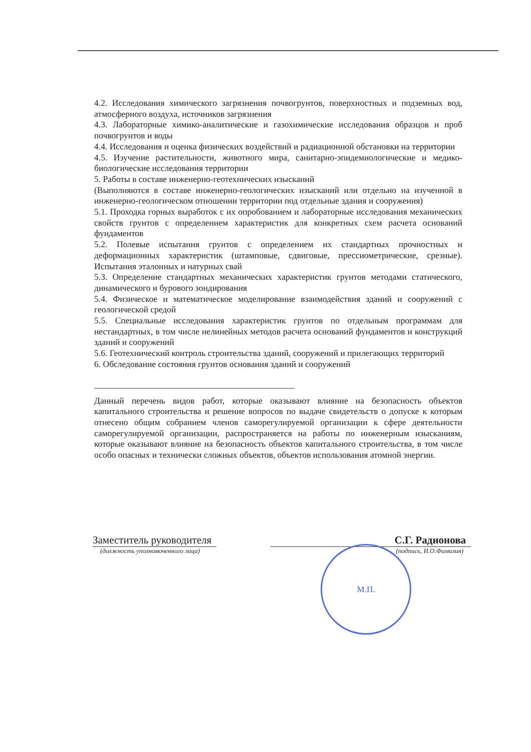4.2. Исследования химического загрязнения почвогрунтов, поверхностных и подземных вод, атмосферного воздуха, источников загрязнения
4.3. Лабораторные химико-аналитические и газохимические исследования образцов и проб почвогрунтов и воды
4.4. Исследования и оценка физических воздействий и радиационной обстановки на территории
4.5. Изучение растительности, животного мира, санитарно-эпидемиологические и медико-биологические исследования территории
5. Работы в составе инженерно-геотехнических изысканий
(Выполняются в составе инженерно-геологических изысканий или отдельно на изученной в инженерно-геологическом отношении территории под отдельные здания и сооружения)
5.1. Проходка горных выработок с их опробованием и лабораторные исследования механических свойств грунтов с определением характеристик для конкретных схем расчета оснований фундаментов
5.2. Полевые испытания грунтов с определением их стандартных прочностных и деформационных характеристик (штамповые, сдвиговые, прессиометрические, срезные). Испытания эталонных и натурных свай
5.3. Определение стандартных механических характеристик грунтов методами статического, динамического и бурового зондирования
5.4. Физическое и математическое моделирование взаимодействия зданий и сооружений с геологической средой
5.5. Специальные исследования характеристик грунтов по отдельным программам для нестандартных, в том числе нелинейных методов расчета оснований фундаментов и конструкций зданий и сооружений
5.6. Геотехнический контроль строительства зданий, сооружений и прилегающих территорий
6. Обследование состояния грунтов основания зданий и сооружений
Данный перечень видов работ, которые оказывают влияние на безопасность объектов капитального строительства и решение вопросов по выдаче свидетельств о допуске к которым отнесено общим собранием членов саморегулируемой организации к сфере деятельности саморегулируемой организации, распространяется на работы по инженерным изысканиям, которые оказывают влияние на безопасность объектов капитального строительства, в том числе особо опасных и технически сложных объектов, объектов использования атомной энергии.
Заместитель руководителя С.Г. Радионова
(должность уполномоченного лица) (подпись, И.О.Фамилия)
М.П.